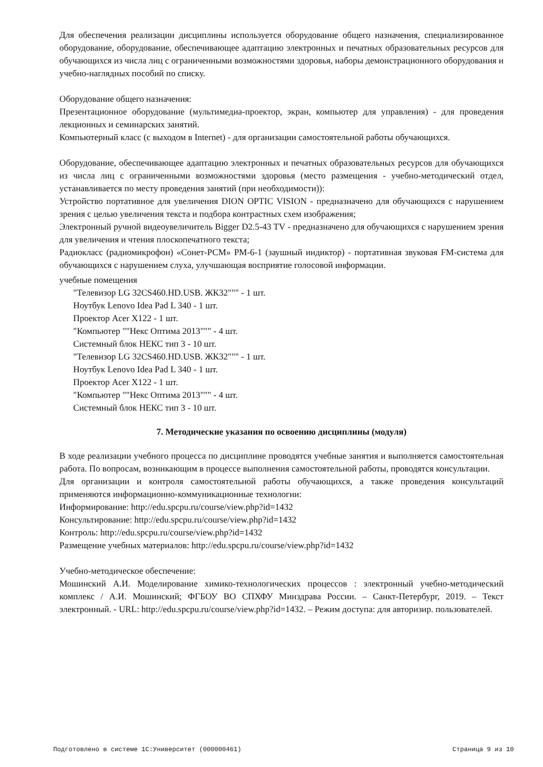Для обеспечения реализации дисциплины используется оборудование общего назначения, специализированное оборудование, оборудование, обеспечивающее адаптацию электронных и печатных образовательных ресурсов для обучающихся из числа лиц с ограниченными возможностями здоровья, наборы демонстрационного оборудования и учебно-наглядных пособий по списку.
Оборудование общего назначения:
Презентационное оборудование (мультимедиа-проектор, экран, компьютер для управления) - для проведения лекционных и семинарских занятий.
Компьютерный класс (с выходом в Internet) - для организации самостоятельной работы обучающихся.
Оборудование, обеспечивающее адаптацию электронных и печатных образовательных ресурсов для обучающихся из числа лиц с ограниченными возможностями здоровья (место размещения - учебно-методический отдел, устанавливается по месту проведения занятий (при необходимости)):
Устройство портативное для увеличения DION OPTIC VISION - предназначено для обучающихся с нарушением зрения с целью увеличения текста и подбора контрастных схем изображения;
Электронный ручной видеоувеличитель Bigger D2.5-43 TV - предназначено для обучающихся с нарушением зрения для увеличения и чтения плоскопечатного текста;
Радиокласс (радиомикрофон) «Сонет-РСМ» РМ-6-1 (заушный индиктор) - портативная звуковая FM-система для обучающихся с нарушением слуха, улучшающая восприятие голосовой информации.
учебные помещения
"Телевизор LG 32CS460.HD.USB. ЖК32""" - 1 шт.
Ноутбук Lenovo Idea Pad L 340 - 1 шт.
Проектор Acer X122 - 1 шт.
"Компьютер ""Некс Оптима 2013""" - 4 шт.
Системный блок НЕКС тип 3 - 10 шт.
"Телевизор LG 32CS460.HD.USB. ЖК32""" - 1 шт.
Ноутбук Lenovo Idea Pad L 340 - 1 шт.
Проектор Acer X122 - 1 шт.
"Компьютер ""Некс Оптима 2013""" - 4 шт.
Системный блок НЕКС тип 3 - 10 шт.
7. Методические указания по освоению дисциплины (модуля)
В ходе реализации учебного процесса по дисциплине проводятся учебные занятия и выполняется самостоятельная работа. По вопросам, возникающим в процессе выполнения самостоятельной работы, проводятся консультации.
Для организации и контроля самостоятельной работы обучающихся, а также проведения консультаций применяются информационно-коммуникационные технологии:
Информирование: http://edu.spcpu.ru/course/view.php?id=1432
Консультирование: http://edu.spcpu.ru/course/view.php?id=1432
Контроль: http://edu.spcpu.ru/course/view.php?id=1432
Размещение учебных материалов: http://edu.spcpu.ru/course/view.php?id=1432
Учебно-методическое обеспечение:
Мошинский А.И. Моделирование химико-технологических процессов : электронный учебно-методический комплекс / А.И. Мошинский; ФГБОУ ВО СПХФУ Минздрава России. – Санкт-Петербург, 2019. – Текст электронный. - URL: http://edu.spcpu.ru/course/view.php?id=1432. – Режим доступа: для авторизир. пользователей.
Подготовлено в системе 1С:Университет (000000461) Страница 9 из 10